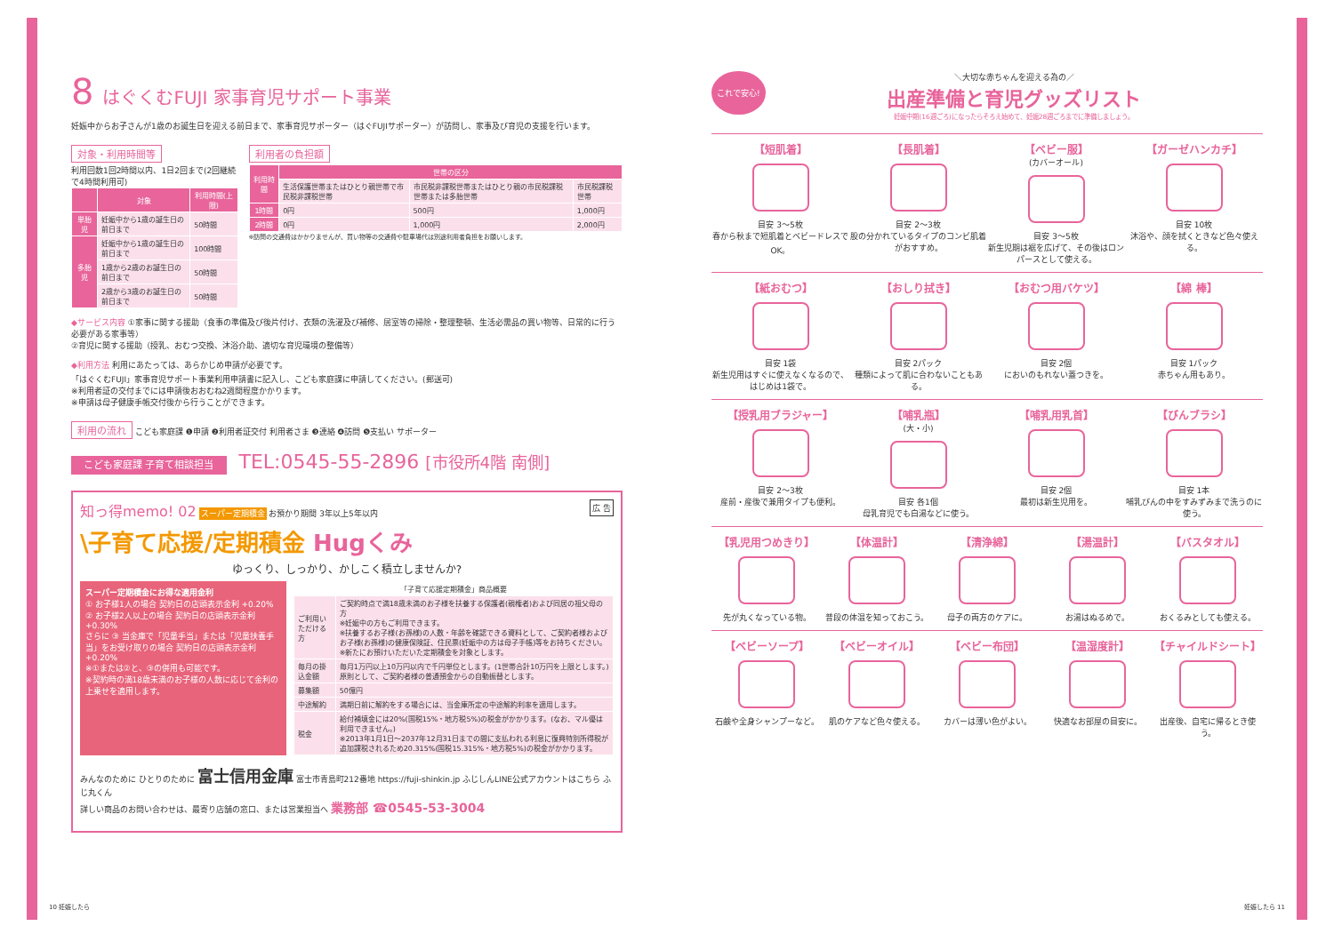8 はぐくむFUJI 家事育児サポート事業
妊娠中からお子さんが1歳のお誕生日を迎える前日まで、家事育児サポーター（はぐFUJIサポーター）が訪問し、家事及び育児の支援を行います。
対象・利用時間等
利用回数1回2時間以内、1日2回まで(2回継続で4時間利用可)
| | 対象 | 利用時間(上限) |
| --- | --- | --- |
| 単胎児 | 妊娠中から1歳の誕生日の前日まで | 50時間 |
| 多胎児 | 妊娠中から1歳の誕生日の前日まで | 100時間 |
| | 1歳から2歳のお誕生日の前日まで | 50時間 |
| | 2歳から3歳のお誕生日の前日まで | 50時間 |
利用者の負担額
| 利用時間 | 世帯の区分 | | |
| --- | --- | --- | --- |
| | 生活保護世帯またはひとり親世帯で市民税非課税世帯 | 市民税非課税世帯またはひとり親の市民税課税世帯または多胎世帯 | 市民税課税世帯 |
| 1時間 | 0円 | 500円 | 1,000円 |
| 2時間 | 0円 | 1,000円 | 2,000円 |
※訪問の交通費はかかりませんが、買い物等の交通費や駐車場代は別途利用者負担をお願いします。
◆サービス内容 ①家事に関する援助（食事の準備及び後片付け、衣類の洗濯及び補修、居室等の掃除・整理整頓、生活必需品の買い物等、日常的に行う必要がある家事等）
②育児に関する援助（授乳、おむつ交換、沐浴介助、適切な育児環境の整備等）
◆利用方法 利用にあたっては、あらかじめ申請が必要です。
「はぐくむFUJI」家事育児サポート事業利用申請書に記入し、こども家庭課に申請してください。(郵送可)
※利用者証の交付までには申請後おおむね2週間程度かかります。
※申請は母子健康手帳交付後から行うことができます。
利用の流れ こども家庭課 ❶申請 ❷利用者証交付 利用者さま ❸連絡 ❹訪問 ❺支払い サポーター
こども家庭課 子育て相談担当 TEL:0545-55-2896 [市役所4階 南側]
知っ得memo! 02 スーパー定期積金 お預かり期間 3年以上5年以内 広 告
\子育て応援/定期積金 Hugくみ
ゆっくり、しっかり、かしこく積立しませんか?
スーパー定期積金にお得な適用金利
① お子様1人の場合 契約日の店頭表示金利 +0.20%
② お子様2人以上の場合 契約日の店頭表示金利 +0.30%
さらに ③ 当金庫で「児童手当」または「児童扶養手当」をお受け取りの場合 契約日の店頭表示金利 +0.20%
※①または②と、③の併用も可能です。
※契約時の満18歳未満のお子様の人数に応じて金利の上乗せを適用します。
| 「子育て応援定期積金」商品概要 | |
| --- | --- |
| ご利用いただける方 | ご契約時点で満18歳未満のお子様を扶養する保護者(親権者)および同居の祖父母の方 ※妊娠中の方もご利用できます。 ※扶養するお子様(お孫様)の人数・年齢を確認できる資料として、ご契約者様およびお子様(お孫様)の健康保険証、住民票(妊娠中の方は母子手帳)等をお持ちください。 ※新たにお預けいただいた定期積金を対象とします。 |
| 毎月の掛込金額 | 毎月1万円以上10万円以内で千円単位とします。(1世帯合計10万円を上限とします。)原則として、ご契約者様の普通預金からの自動振替とします。 |
| 募集額 | 50億円 |
| 中途解約 | 満期日前に解約をする場合には、当金庫所定の中途解約利率を適用します。 |
| 税金 | 給付補填金には20%(国税15%・地方税5%)の税金がかかります。(なお、マル優は利用できません。) ※2013年1月1日〜2037年12月31日までの間に支払われる利息に復興特別所得税が追加課税されるため20.315%(国税15.315%・地方税5%)の税金がかかります。 |
みんなのために ひとりのために 富士信用金庫 富士市青島町212番地 https://fuji-shinkin.jp ふじしんLINE公式アカウントはこちら ふじ丸くん
詳しい商品のお問い合わせは、最寄り店舗の窓口、または営業担当へ 業務部 ☎0545-53-3004
これで安心! ＼大切な赤ちゃんを迎える為の／
出産準備と育児グッズリスト
妊娠中期(16週ごろ)になったらそろえ始めて、妊娠28週ごろまでに準備しましょう。
【短肌着】
目安 3〜5枚
春から秋まで短肌着とベビードレスでOK。
【長肌着】
目安 2〜3枚
股の分かれているタイプのコンビ肌着がおすすめ。
【ベビー服】
(カバーオール)
目安 3〜5枚
新生児期は裾を広げて、その後はロンパースとして使える。
【ガーゼハンカチ】
目安 10枚
沐浴や、顔を拭くときなど色々使える。
【紙おむつ】
目安 1袋
新生児用はすぐに使えなくなるので、はじめは1袋で。
【おしり拭き】
目安 2パック
種類によって肌に合わないこともある。
【おむつ用バケツ】
目安 2個
においのもれない蓋つきを。
【綿 棒】
目安 1パック
赤ちゃん用もあり。
【授乳用ブラジャー】
目安 2〜3枚
産前・産後で兼用タイプも便利。
【哺乳瓶】
(大・小)
目安 各1個
母乳育児でも白湯などに使う。
【哺乳用乳首】
目安 2個
最初は新生児用を。
【びんブラシ】
目安 1本
哺乳びんの中をすみずみまで洗うのに使う。
【乳児用つめきり】
先が丸くなっている物。
【体温計】
普段の体温を知っておこう。
【清浄綿】
母子の両方のケアに。
【湯温計】
お湯はぬるめで。
【バスタオル】
おくるみとしても使える。
【ベビーソープ】
石鹸や全身シャンプーなど。
【ベビーオイル】
肌のケアなど色々使える。
【ベビー布団】
カバーは薄い色がよい。
【温湿度計】
快適なお部屋の目安に。
【チャイルドシート】
出産後、自宅に帰るとき使う。
10 妊娠したら 妊娠したら 11